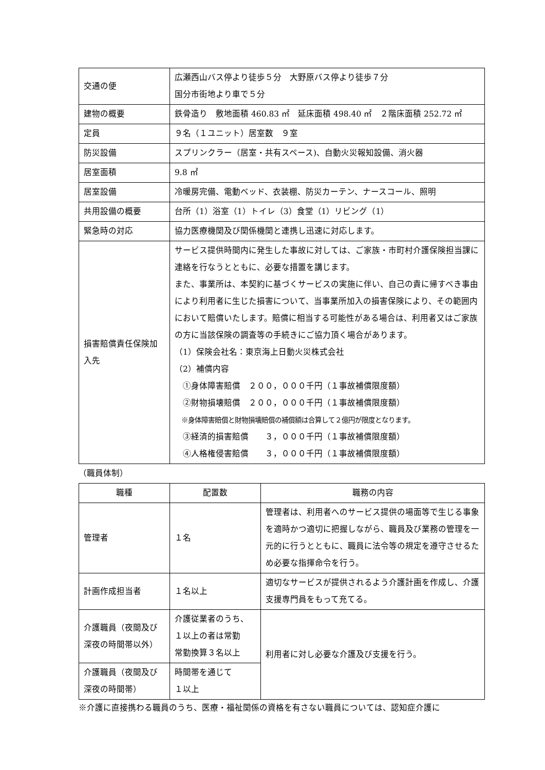| 交通の便 | 広瀬西山バス停より徒歩５分 大野原バス停より徒歩７分 国分市街地より車で５分 |
| 建物の概要 | 鉄骨造り 敷地面積 460.83 ㎡ 延床面積 498.40 ㎡ ２階床面積 252.72 ㎡ |
| 定員 | ９名（１ユニット）居室数 ９室 |
| 防災設備 | スプリンクラー（居室・共有スペース)、自動火災報知設備、消火器 |
| 居室面積 | 9.8 ㎡ |
| 居室設備 | 冷暖房完備、電動ベッド、衣装棚、防災カーテン、ナースコール、照明 |
| 共用設備の概要 | 台所（1）浴室（1）トイレ（3）食堂（1）リビング（1） |
| 緊急時の対応 | 協力医療機関及び関係機関と連携し迅速に対応します。 |
| 損害賠償責任保険加入先 | サービス提供時間内に発生した事故に対しては、ご家族・市町村介護保険担当課に連絡を行なうとともに、必要な措置を講じます。 また、事業所は、本契約に基づくサービスの実施に伴い、自己の責に帰すべき事由により利用者に生じた損害について、当事業所加入の損害保険により、その範囲内において賠償いたします。賠償に相当する可能性がある場合は、利用者又はご家族の方に当該保険の調査等の手続きにご協力頂く場合があります。 （1）保険会社名：東京海上日動火災株式会社 （2）補償内容 ①身体障害賠償 ２００，０００千円（１事故補償限度額） ②財物損壊賠償 ２００，０００千円（１事故補償限度額） ※身体障害賠償と財物損壊賠償の補償額は合算して２億円が限度となります。 ③経済的損害賠償 ３，０００千円（１事故補償限度額） ④人格権侵害賠償 ３，０００千円（１事故補償限度額） |
（職員体制）
| 職種 | 配置数 | 職務の内容 |
| --- | --- | --- |
| 管理者 | １名 | 管理者は、利用者へのサービス提供の場面等で生じる事象を適時かつ適切に把握しながら、職員及び業務の管理を一元的に行うとともに、職員に法令等の規定を遵守させるため必要な指揮命令を行う。 |
| 計画作成担当者 | １名以上 | 適切なサービスが提供されるよう介護計画を作成し、介護支援専門員をもって充てる。 |
| 介護職員（夜間及び深夜の時間帯以外） | 介護従業者のうち、１以上の者は常勤 常勤換算３名以上 | 利用者に対し必要な介護及び支援を行う。 |
| 介護職員（夜間及び深夜の時間帯） | 時間帯を通じて １以上 | |
※介護に直接携わる職員のうち、医療・福祉関係の資格を有さない職員については、認知症介護に